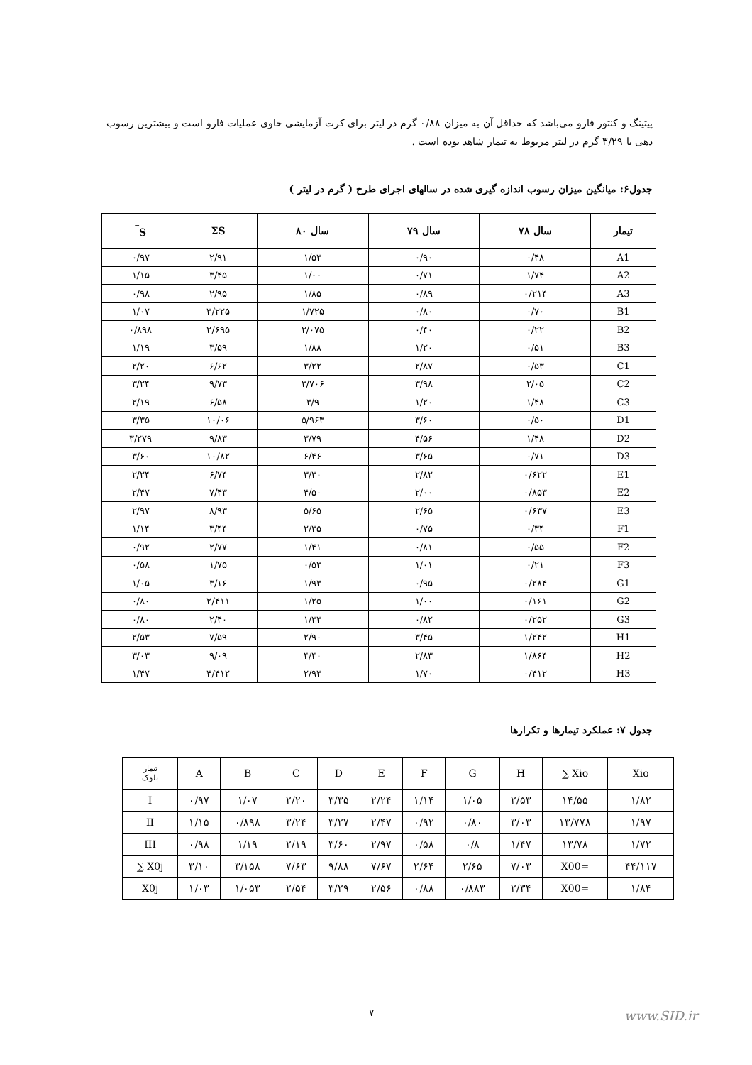پیتینگ و کنتور فارو می‌باشد که حداقل آن به میزان ۰/۸۸ گرم در لیتر برای کرت آزمایشی حاوی عملیات فارو است و بیشترین رسوب دهی با ۳/۲۹ گرم در لیتر مربوط به تیمار شاهد بوده است .
جدول۶: میانگین میزان رسوب اندازه گیری شده در سالهای اجرای طرح ( گرم در لیتر )
| تیمار | سال ۷۸ | سال ۷۹ | سال ۸۰ | ΣS | S<sup>‾</sup> |
| --- | --- | --- | --- | --- | --- |
| A1 | ۰/۴۸ | ۰/۹۰ | ۱/۵۳ | ۲/۹۱ | ۰/۹۷ |
| A2 | ۱/۷۴ | ۰/۷۱ | ۱/۰۰ | ۳/۴۵ | ۱/۱۵ |
| A3 | ۰/۲۱۴ | ۰/۸۹ | ۱/۸۵ | ۲/۹۵ | ۰/۹۸ |
| B1 | ۰/۷۰ | ۰/۸۰ | ۱/۷۲۵ | ۳/۲۲۵ | ۱/۰۷ |
| B2 | ۰/۲۲ | ۰/۴۰ | ۲/۰۷۵ | ۲/۶۹۵ | ۰/۸۹۸ |
| B3 | ۰/۵۱ | ۱/۲۰ | ۱/۸۸ | ۳/۵۹ | ۱/۱۹ |
| C1 | ۰/۵۳ | ۲/۸۷ | ۳/۲۲ | ۶/۶۲ | ۲/۲۰ |
| C2 | ۲/۰۵ | ۳/۹۸ | ۳/۷۰۶ | ۹/۷۳ | ۳/۲۴ |
| C3 | ۱/۴۸ | ۱/۲۰ | ۳/۹ | ۶/۵۸ | ۲/۱۹ |
| D1 | ۰/۵۰ | ۳/۶۰ | ۵/۹۶۳ | ۱۰/۰۶ | ۳/۳۵ |
| D2 | ۱/۴۸ | ۴/۵۶ | ۳/۷۹ | ۹/۸۳ | ۳/۲۷۹ |
| D3 | ۰/۷۱ | ۳/۶۵ | ۶/۴۶ | ۱۰/۸۲ | ۳/۶۰ |
| E1 | ۰/۶۲۲ | ۲/۸۲ | ۳/۳۰ | ۶/۷۴ | ۲/۲۴ |
| E2 | ۰/۸۵۳ | ۲/۰۰ | ۴/۵۰ | ۷/۴۳ | ۲/۴۷ |
| E3 | ۰/۶۳۷ | ۲/۶۵ | ۵/۶۵ | ۸/۹۳ | ۲/۹۷ |
| F1 | ۰/۳۴ | ۰/۷۵ | ۲/۳۵ | ۳/۴۴ | ۱/۱۴ |
| F2 | ۰/۵۵ | ۰/۸۱ | ۱/۴۱ | ۲/۷۷ | ۰/۹۲ |
| F3 | ۰/۲۱ | ۱/۰۱ | ۰/۵۳ | ۱/۷۵ | ۰/۵۸ |
| G1 | ۰/۲۸۴ | ۰/۹۵ | ۱/۹۳ | ۳/۱۶ | ۱/۰۵ |
| G2 | ۰/۱۶۱ | ۱/۰۰ | ۱/۲۵ | ۲/۴۱۱ | ۰/۸۰ |
| G3 | ۰/۲۵۲ | ۰/۸۲ | ۱/۳۳ | ۲/۴۰ | ۰/۸۰ |
| H1 | ۱/۲۴۲ | ۳/۴۵ | ۲/۹۰ | ۷/۵۹ | ۲/۵۳ |
| H2 | ۱/۸۶۴ | ۲/۸۳ | ۴/۴۰ | ۹/۰۹ | ۳/۰۳ |
| H3 | ۰/۴۱۲ | ۱/۷۰ | ۲/۹۳ | ۴/۴۱۲ | ۱/۴۷ |
جدول ۷: عملکرد تیمارها و تکرارها
| تیمار بلوک | A | B | C | D | E | F | G | H | ∑ Xio | Xio |
| I | ۰/۹۷ | ۱/۰۷ | ۲/۲۰ | ۳/۳۵ | ۲/۲۴ | ۱/۱۴ | ۱/۰۵ | ۲/۵۳ | ۱۴/۵۵ | ۱/۸۲ |
| II | ۱/۱۵ | ۰/۸۹۸ | ۳/۲۴ | ۳/۲۷ | ۲/۴۷ | ۰/۹۲ | ۰/۸۰ | ۳/۰۳ | ۱۳/۷۷۸ | ۱/۹۷ |
| III | ۰/۹۸ | ۱/۱۹ | ۲/۱۹ | ۳/۶۰ | ۲/۹۷ | ۰/۵۸ | ۰/۸ | ۱/۴۷ | ۱۳/۷۸ | ۱/۷۲ |
| ∑ X0j | ۳/۱۰ | ۳/۱۵۸ | ۷/۶۳ | ۹/۸۸ | ۷/۶۷ | ۲/۶۴ | ۲/۶۵ | ۷/۰۳ | X00= | ۴۴/۱۱۷ |
| X0j | ۱/۰۳ | ۱/۰۵۳ | ۲/۵۴ | ۳/۲۹ | ۲/۵۶ | ۰/۸۸ | ۰/۸۸۳ | ۲/۳۴ | X00= | ۱/۸۴ |
۷ www.SID.ir